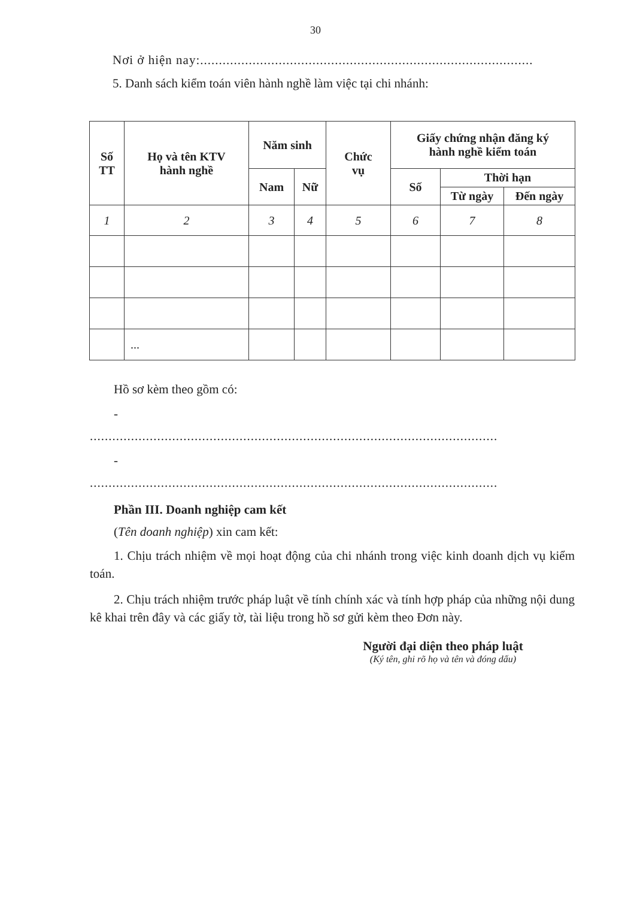30
Nơi ở hiện nay:.........................................................................................
5. Danh sách kiểm toán viên hành nghề làm việc tại chi nhánh:
| Số TT | Họ và tên KTV hành nghề | Năm sinh | | Chức vụ | Giấy chứng nhận đăng ký hành nghề kiểm toán | | |
| --- | --- | --- | --- | --- | --- | --- | --- |
| | | Nam | Nữ | | Số | Thời hạn | |
| | | | | | | Từ ngày | Đến ngày |
| 1 | 2 | 3 | 4 | 5 | 6 | 7 | 8 |
| | ... | | | | | | |
Hồ sơ kèm theo gồm có:
-
.............................................................................................................
-
.............................................................................................................
Phần III. Doanh nghiệp cam kết
(Tên doanh nghiệp) xin cam kết:
1. Chịu trách nhiệm về mọi hoạt động của chi nhánh trong việc kinh doanh dịch vụ kiểm toán.
2. Chịu trách nhiệm trước pháp luật về tính chính xác và tính hợp pháp của những nội dung kê khai trên đây và các giấy tờ, tài liệu trong hồ sơ gửi kèm theo Đơn này.
Người đại diện theo pháp luật
(Ký tên, ghi rõ họ và tên và đóng dấu)